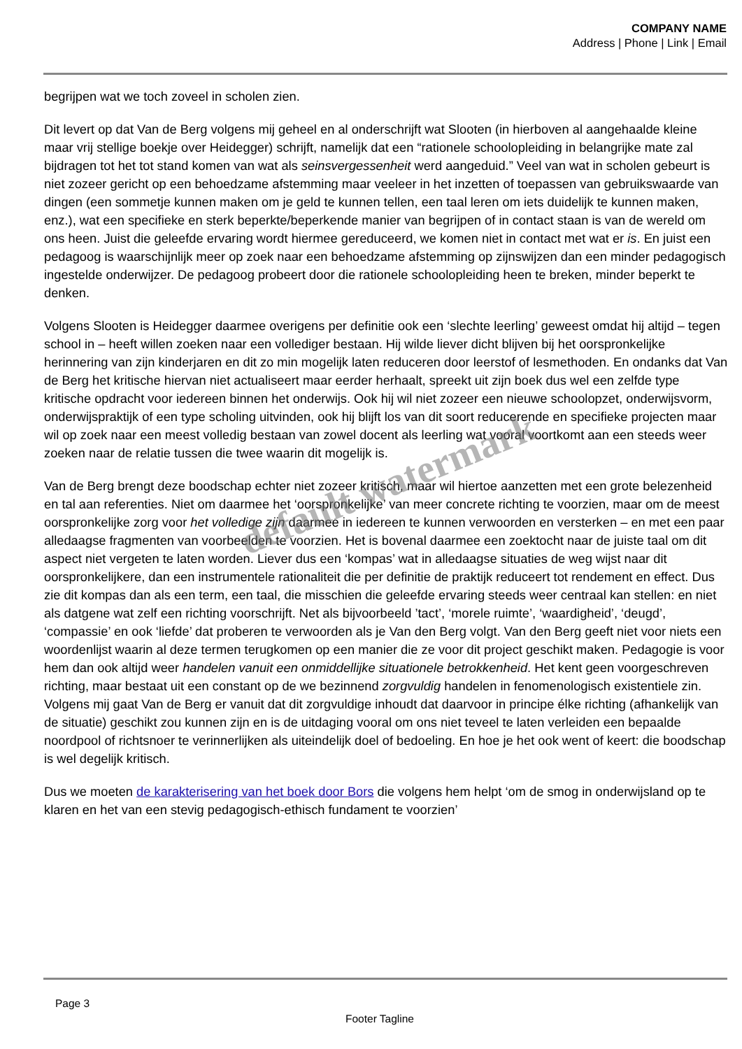COMPANY NAME
Address | Phone | Link | Email
begrijpen wat we toch zoveel in scholen zien.
Dit levert op dat Van de Berg volgens mij geheel en al onderschrijft wat Slooten (in hierboven al aangehaalde kleine maar vrij stellige boekje over Heidegger) schrijft, namelijk dat een “rationele schoolopleiding in belangrijke mate zal bijdragen tot het tot stand komen van wat als seinsvergessenheit werd aangeduid.” Veel van wat in scholen gebeurt is niet zozeer gericht op een behoedzame afstemming maar veeleer in het inzetten of toepassen van gebruikswaarde van dingen (een sommetje kunnen maken om je geld te kunnen tellen, een taal leren om iets duidelijk te kunnen maken, enz.), wat een specifieke en sterk beperkte/beperkende manier van begrijpen of in contact staan is van de wereld om ons heen. Juist die geleefde ervaring wordt hiermee gereduceerd, we komen niet in contact met wat er is. En juist een pedagoog is waarschijnlijk meer op zoek naar een behoedzame afstemming op zijnswijzen dan een minder pedagogisch ingestelde onderwijzer. De pedagoog probeert door die rationele schoolopleiding heen te breken, minder beperkt te denken.
Volgens Slooten is Heidegger daarmee overigens per definitie ook een ‘slechte leerling’ geweest omdat hij altijd – tegen school in – heeft willen zoeken naar een vollediger bestaan. Hij wilde liever dicht blijven bij het oorspronkelijke herinnering van zijn kinderjaren en dit zo min mogelijk laten reduceren door leerstof of lesmethoden. En ondanks dat Van de Berg het kritische hiervan niet actualiseert maar eerder herhaalt, spreekt uit zijn boek dus wel een zelfde type kritische opdracht voor iedereen binnen het onderwijs. Ook hij wil niet zozeer een nieuwe schoolopzet, onderwijsvorm, onderwijspraktijk of een type scholing uitvinden, ook hij blijft los van dit soort reducerende en specifieke projecten maar wil op zoek naar een meest volledig bestaan van zowel docent als leerling wat vooral voortkomt aan een steeds weer zoeken naar de relatie tussen die twee waarin dit mogelijk is.
Van de Berg brengt deze boodschap echter niet zozeer kritisch, maar wil hiertoe aanzetten met een grote belezenheid en tal aan referenties. Niet om daarmee het ‘oorspronkelijke’ van meer concrete richting te voorzien, maar om de meest oorspronkelijke zorg voor het volledige zijn daarmee in iedereen te kunnen verwoorden en versterken – en met een paar alledaagse fragmenten van voorbeelden te voorzien. Het is bovenal daarmee een zoektocht naar de juiste taal om dit aspect niet vergeten te laten worden. Liever dus een ‘kompas’ wat in alledaagse situaties de weg wijst naar dit oorspronkelijkere, dan een instrumentele rationaliteit die per definitie de praktijk reduceert tot rendement en effect. Dus zie dit kompas dan als een term, een taal, die misschien die geleefde ervaring steeds weer centraal kan stellen: en niet als datgene wat zelf een richting voorschrijft. Net als bijvoorbeeld ’tact’, ‘morele ruimte’, ‘waardigheid’, ‘deugd’, ‘compassie’ en ook ‘liefde’ dat proberen te verwoorden als je Van den Berg volgt. Van den Berg geeft niet voor niets een woordenlijst waarin al deze termen terugkomen op een manier die ze voor dit project geschikt maken. Pedagogie is voor hem dan ook altijd weer handelen vanuit een onmiddellijke situationele betrokkenheid. Het kent geen voorgeschreven richting, maar bestaat uit een constant op de we bezinnend zorgvuldig handelen in fenomenologisch existentiele zin. Volgens mij gaat Van de Berg er vanuit dat dit zorgvuldige inhoudt dat daarvoor in principe élke richting (afhankelijk van de situatie) geschikt zou kunnen zijn en is de uitdaging vooral om ons niet teveel te laten verleiden een bepaalde noordpool of richtsnoer te verinnerlijken als uiteindelijk doel of bedoeling. En hoe je het ook went of keert: die boodschap is wel degelijk kritisch.
Dus we moeten de karakterisering van het boek door Bors die volgens hem helpt ‘om de smog in onderwijsland op te klaren en het van een stevig pedagogisch-ethisch fundament te voorzien’
default watermark
Page 3
Footer Tagline